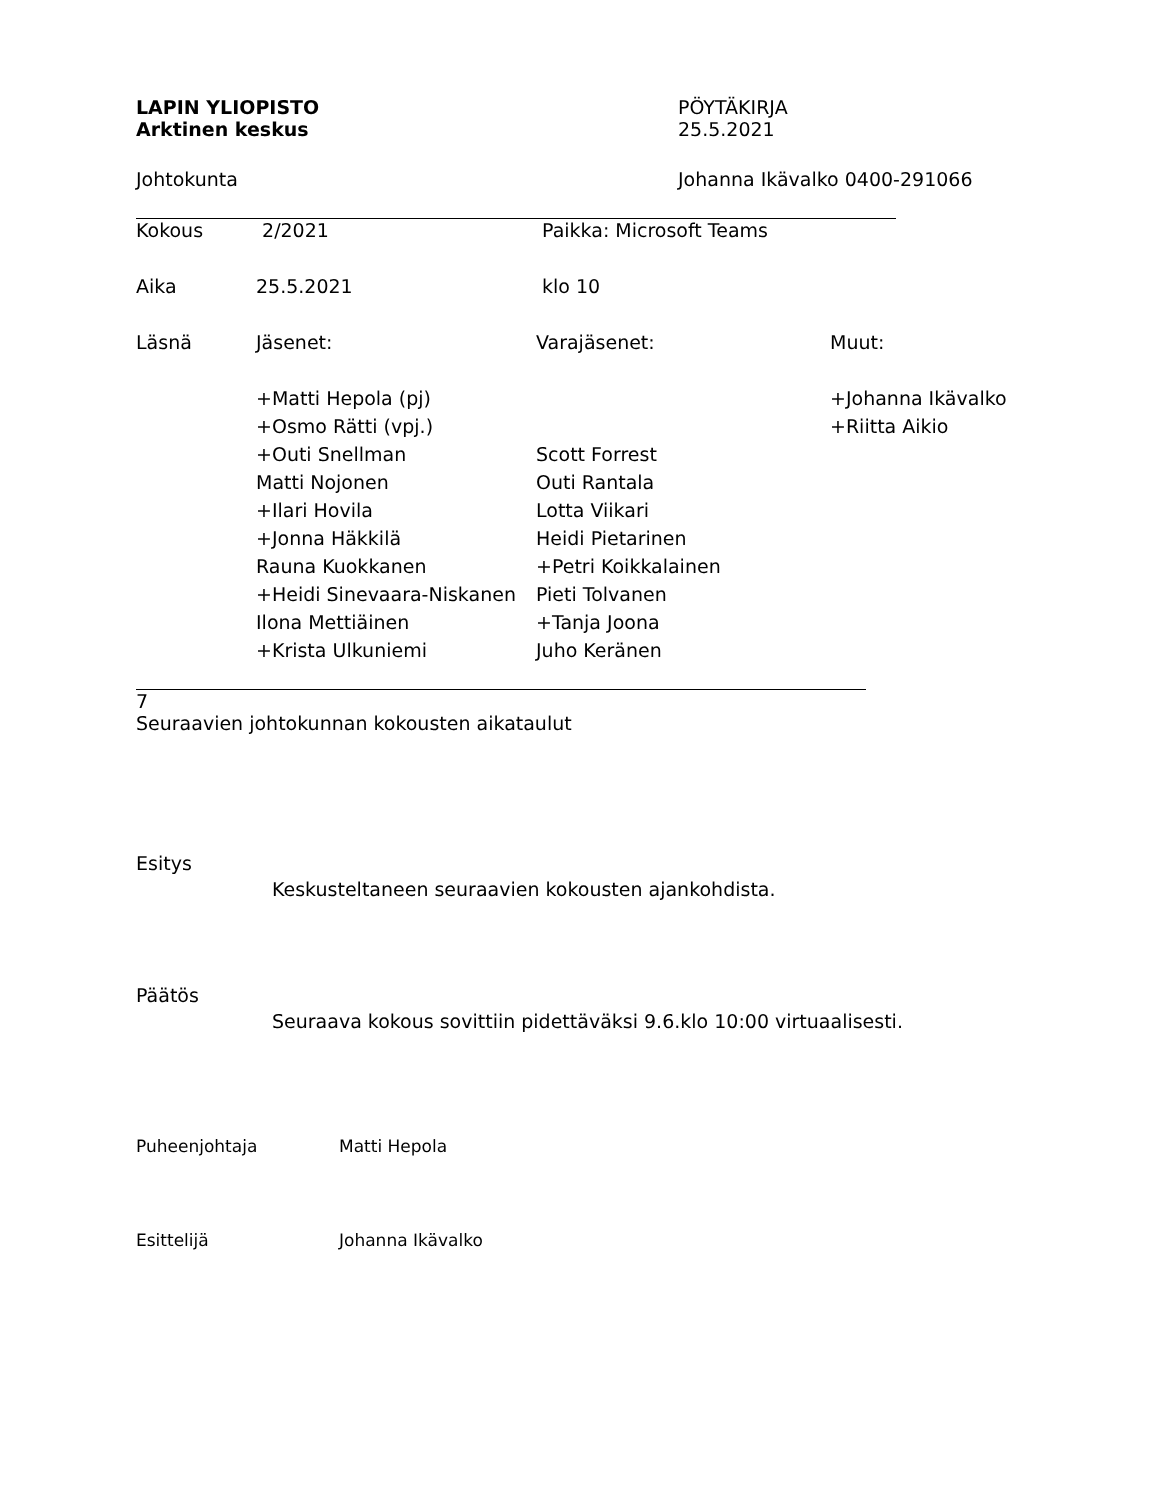LAPIN YLIOPISTO
Arktinen keskus
PÖYTÄKIRJA
25.5.2021
Johtokunta Johanna Ikävalko 0400-291066
| Kokous | 2/2021 | Paikka: Microsoft Teams | |
| Aika | 25.5.2021 | klo 10 | |
| Läsnä | Jäsenet: | Varajäsenet: | Muut: |
| | +Matti Hepola (pj) | | +Johanna Ikävalko |
| | +Osmo Rätti (vpj.) | | +Riitta Aikio |
| | +Outi Snellman | Scott Forrest | |
| | Matti Nojonen | Outi Rantala | |
| | +Ilari Hovila | Lotta Viikari | |
| | +Jonna Häkkilä | Heidi Pietarinen | |
| | Rauna Kuokkanen | +Petri Koikkalainen | |
| | +Heidi Sinevaara-Niskanen | Pieti Tolvanen | |
| | Ilona Mettiäinen | +Tanja Joona | |
| | +Krista Ulkuniemi | Juho Keränen | |
7
Seuraavien johtokunnan kokousten aikataulut
Esitys
Keskusteltaneen seuraavien kokousten ajankohdista.
Päätös
Seuraava kokous sovittiin pidettäväksi 9.6.klo 10:00 virtuaalisesti.
Puheenjohtaja Matti Hepola
Esittelijä Johanna Ikävalko